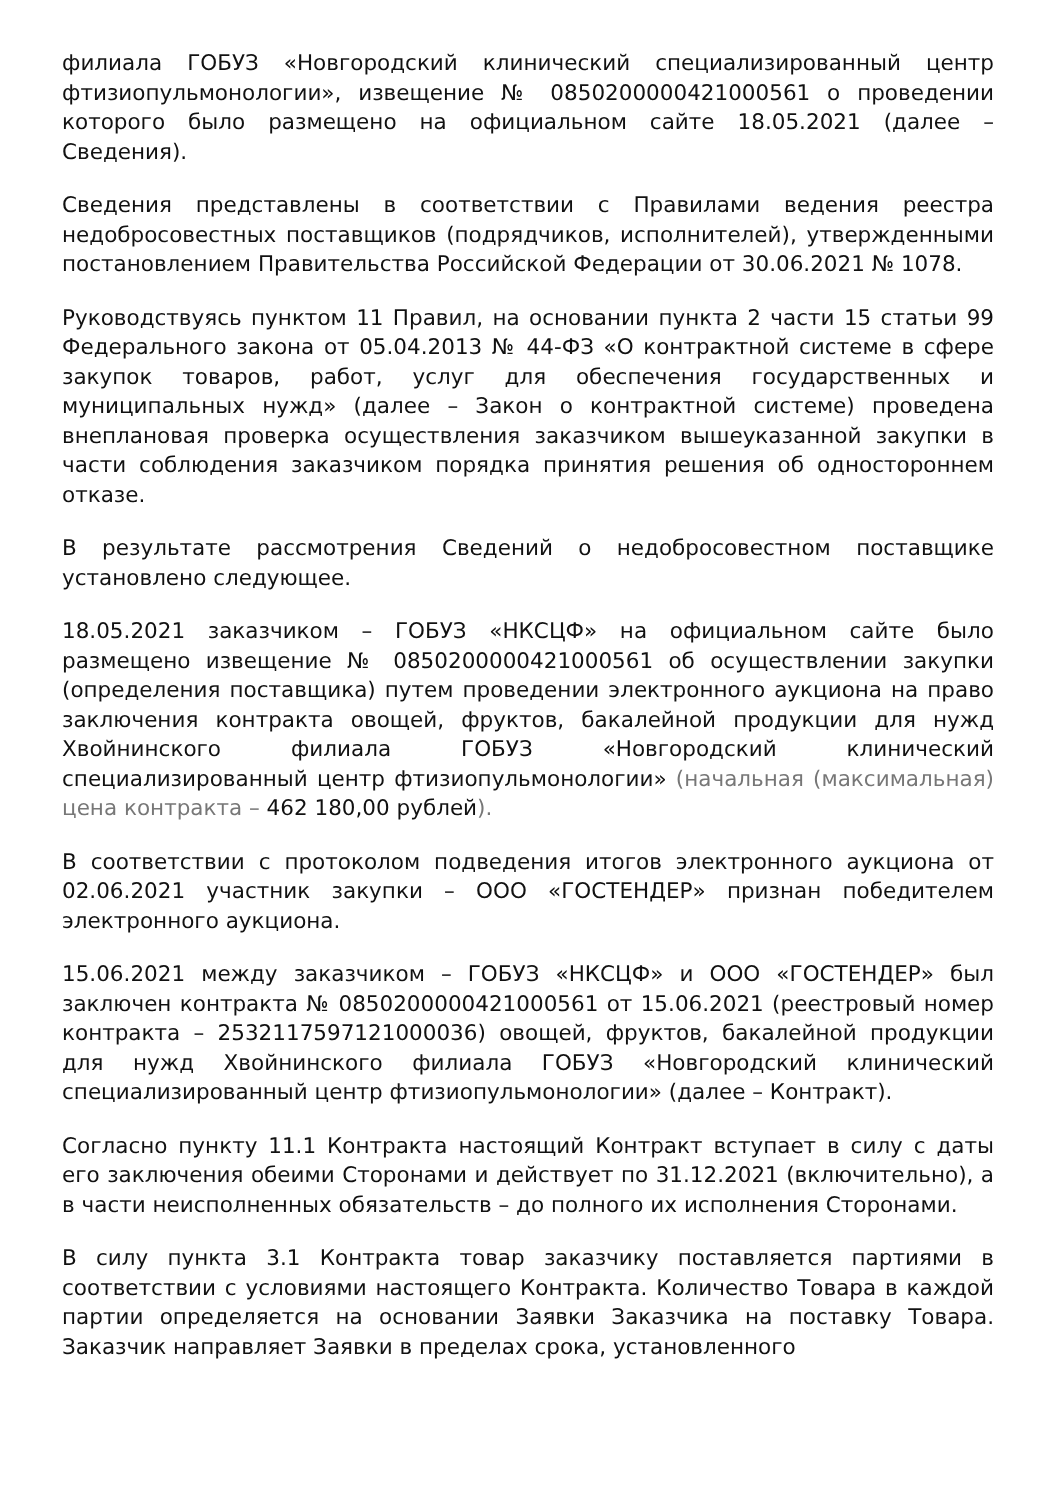филиала ГОБУЗ «Новгородский клинический специализированный центр фтизиопульмонологии», извещение № 0850200000421000561 о проведении которого было размещено на официальном сайте 18.05.2021 (далее – Сведения).
Сведения представлены в соответствии с Правилами ведения реестра недобросовестных поставщиков (подрядчиков, исполнителей), утвержденными постановлением Правительства Российской Федерации от 30.06.2021 № 1078.
Руководствуясь пунктом 11 Правил, на основании пункта 2 части 15 статьи 99 Федерального закона от 05.04.2013 № 44-ФЗ «О контрактной системе в сфере закупок товаров, работ, услуг для обеспечения государственных и муниципальных нужд» (далее – Закон о контрактной системе) проведена внеплановая проверка осуществления заказчиком вышеуказанной закупки в части соблюдения заказчиком порядка принятия решения об одностороннем отказе.
В результате рассмотрения Сведений о недобросовестном поставщике установлено следующее.
18.05.2021 заказчиком – ГОБУЗ «НКСЦФ» на официальном сайте было размещено извещение № 0850200000421000561 об осуществлении закупки (определения поставщика) путем проведении электронного аукциона на право заключения контракта овощей, фруктов, бакалейной продукции для нужд Хвойнинского филиала ГОБУЗ «Новгородский клинический специализированный центр фтизиопульмонологии» (начальная (максимальная) цена контракта – 462 180,00 рублей).
В соответствии с протоколом подведения итогов электронного аукциона от 02.06.2021 участник закупки – ООО «ГОСТЕНДЕР» признан победителем электронного аукциона.
15.06.2021 между заказчиком – ГОБУЗ «НКСЦФ» и ООО «ГОСТЕНДЕР» был заключен контракта № 0850200000421000561 от 15.06.2021 (реестровый номер контракта – 2532117597121000036) овощей, фруктов, бакалейной продукции для нужд Хвойнинского филиала ГОБУЗ «Новгородский клинический специализированный центр фтизиопульмонологии» (далее – Контракт).
Согласно пункту 11.1 Контракта настоящий Контракт вступает в силу с даты его заключения обеими Сторонами и действует по 31.12.2021 (включительно), а в части неисполненных обязательств – до полного их исполнения Сторонами.
В силу пункта 3.1 Контракта товар заказчику поставляется партиями в соответствии с условиями настоящего Контракта. Количество Товара в каждой партии определяется на основании Заявки Заказчика на поставку Товара. Заказчик направляет Заявки в пределах срока, установленного